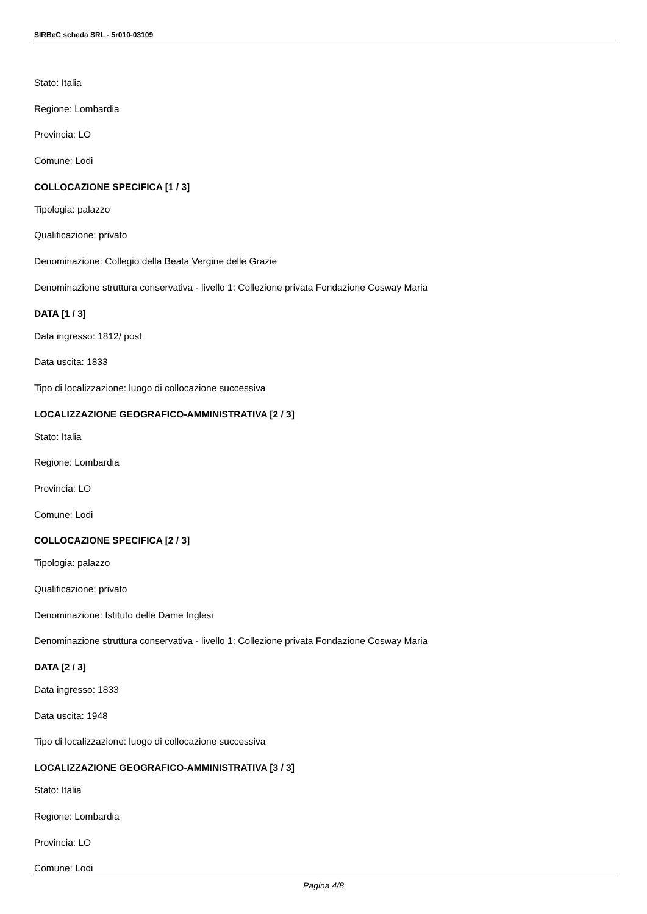SIRBeC scheda SRL - 5r010-03109
Stato: Italia
Regione: Lombardia
Provincia: LO
Comune: Lodi
COLLOCAZIONE SPECIFICA [1 / 3]
Tipologia: palazzo
Qualificazione: privato
Denominazione: Collegio della Beata Vergine delle Grazie
Denominazione struttura conservativa - livello 1: Collezione privata Fondazione Cosway Maria
DATA [1 / 3]
Data ingresso: 1812/ post
Data uscita: 1833
Tipo di localizzazione: luogo di collocazione successiva
LOCALIZZAZIONE GEOGRAFICO-AMMINISTRATIVA [2 / 3]
Stato: Italia
Regione: Lombardia
Provincia: LO
Comune: Lodi
COLLOCAZIONE SPECIFICA [2 / 3]
Tipologia: palazzo
Qualificazione: privato
Denominazione: Istituto delle Dame Inglesi
Denominazione struttura conservativa - livello 1: Collezione privata Fondazione Cosway Maria
DATA [2 / 3]
Data ingresso: 1833
Data uscita: 1948
Tipo di localizzazione: luogo di collocazione successiva
LOCALIZZAZIONE GEOGRAFICO-AMMINISTRATIVA [3 / 3]
Stato: Italia
Regione: Lombardia
Provincia: LO
Comune: Lodi
Pagina 4/8